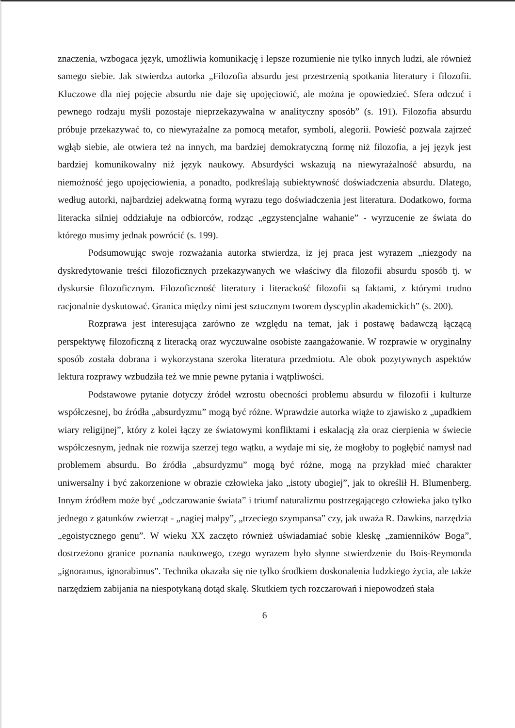znaczenia, wzbogaca język, umożliwia komunikację i lepsze rozumienie nie tylko innych ludzi, ale również samego siebie. Jak stwierdza autorka „Filozofia absurdu jest przestrzenią spotkania literatury i filozofii. Kluczowe dla niej pojęcie absurdu nie daje się upojęciowić, ale można je opowiedzieć. Sfera odczuć i pewnego rodzaju myśli pozostaje nieprzekazywalna w analityczny sposób” (s. 191). Filozofia absurdu próbuje przekazywać to, co niewyrażalne za pomocą metafor, symboli, alegorii. Powieść pozwala zajrzeć wgłąb siebie, ale otwiera też na innych, ma bardziej demokratyczną formę niż filozofia, a jej język jest bardziej komunikowalny niż język naukowy. Absurdyści wskazują na niewyrażalność absurdu, na niemożność jego upojęciowienia, a ponadto, podkreślają subiektywność doświadczenia absurdu. Dlatego, według autorki, najbardziej adekwatną formą wyrazu tego doświadczenia jest literatura. Dodatkowo, forma literacka silniej oddziałuje na odbiorców, rodząc „egzystencjalne wahanie” - wyrzucenie ze świata do którego musimy jednak powrócić (s. 199).
Podsumowując swoje rozważania autorka stwierdza, iz jej praca jest wyrazem „niezgody na dyskredytowanie treści filozoficznych przekazywanych we właściwy dla filozofii absurdu sposób tj. w dyskursie filozoficznym. Filozoficzność literatury i literackość filozofii są faktami, z którymi trudno racjonalnie dyskutować. Granica między nimi jest sztucznym tworem dyscyplin akademickich” (s. 200).
Rozprawa jest interesująca zarówno ze względu na temat, jak i postawę badawczą łączącą perspektywę filozoficzną z literacką oraz wyczuwalne osobiste zaangażowanie. W rozprawie w oryginalny sposób została dobrana i wykorzystana szeroka literatura przedmiotu. Ale obok pozytywnych aspektów lektura rozprawy wzbudziła też we mnie pewne pytania i wątpliwości.
Podstawowe pytanie dotyczy źródeł wzrostu obecności problemu absurdu w filozofii i kulturze współczesnej, bo źródła „absurdyzmu” mogą być różne. Wprawdzie autorka wiąże to zjawisko z „upadkiem wiary religijnej”, który z kolei łączy ze światowymi konfliktami i eskalacją zła oraz cierpienia w świecie współczesnym, jednak nie rozwija szerzej tego wątku, a wydaje mi się, że mogłoby to pogłębić namysł nad problemem absurdu. Bo źródła „absurdyzmu” mogą być różne, mogą na przykład mieć charakter uniwersalny i być zakorzenione w obrazie człowieka jako „istoty ubogiej”, jak to określił H. Blumenberg. Innym źródłem może być „odczarowanie świata” i triumf naturalizmu postrzegającego człowieka jako tylko jednego z gatunków zwierząt - „nagiej małpy”, „trzeciego szympansa” czy, jak uważa R. Dawkins, narzędzia „egoistycznego genu”. W wieku XX zaczęto również uświadamiać sobie kleskę „zamienników Boga”, dostrzeżono granice poznania naukowego, czego wyrazem było słynne stwierdzenie du Bois-Reymonda „ignoramus, ignorabimus”. Technika okazała się nie tylko środkiem doskonalenia ludzkiego życia, ale także narzędziem zabijania na niespotykaną dotąd skalę. Skutkiem tych rozczarowań i niepowodzeń stała
6